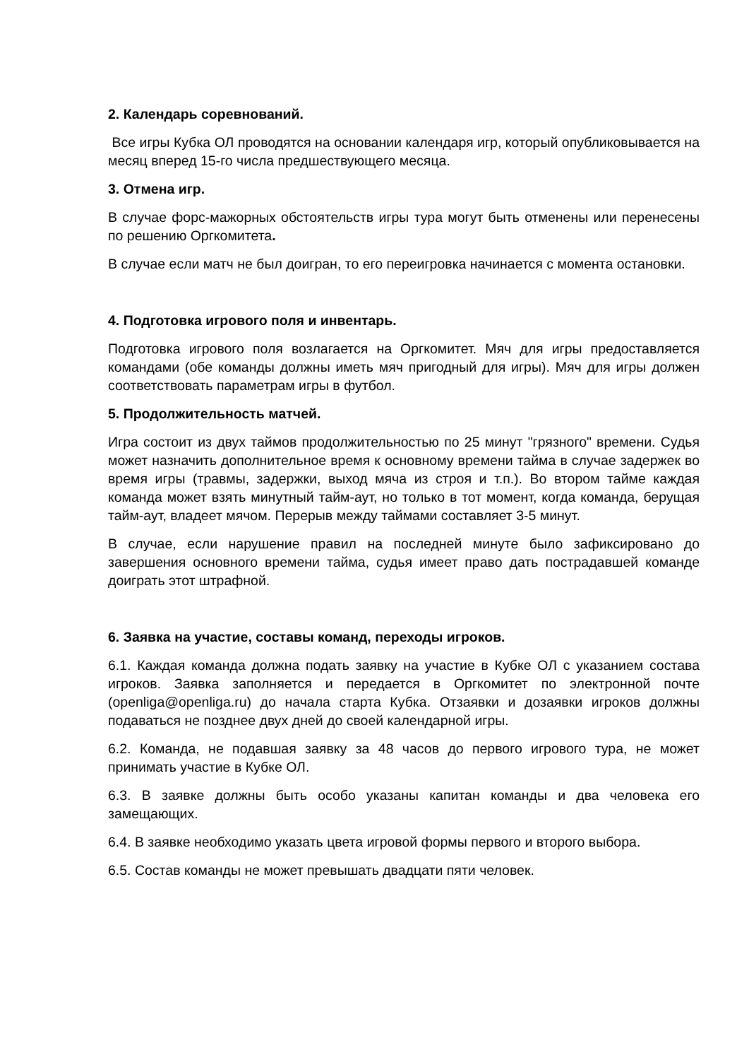2. Календарь соревнований.
Все игры Кубка ОЛ проводятся на основании календаря игр, который опубликовывается на месяц вперед 15-го числа предшествующего месяца.
3. Отмена игр.
В случае форс-мажорных обстоятельств игры тура могут быть отменены или перенесены по решению Оргкомитета.
В случае если матч не был доигран, то его переигровка начинается с момента остановки.
4. Подготовка игрового поля и инвентарь.
Подготовка игрового поля возлагается на Оргкомитет. Мяч для игры предоставляется командами (обе команды должны иметь мяч пригодный для игры). Мяч для игры должен соответствовать параметрам игры в футбол.
5. Продолжительность матчей.
Игра состоит из двух таймов продолжительностью по 25 минут "грязного" времени. Судья может назначить дополнительное время к основному времени тайма в случае задержек во время игры (травмы, задержки, выход мяча из строя и т.п.). Во втором тайме каждая команда может взять минутный тайм-аут, но только в тот момент, когда команда, берущая тайм-аут, владеет мячом. Перерыв между таймами составляет 3-5 минут.
В случае, если нарушение правил на последней минуте было зафиксировано до завершения основного времени тайма, судья имеет право дать пострадавшей команде доиграть этот штрафной.
6. Заявка на участие, составы команд, переходы игроков.
6.1. Каждая команда должна подать заявку на участие в Кубке ОЛ с указанием состава игроков. Заявка заполняется и передается в Оргкомитет по электронной почте (openliga@openliga.ru) до начала старта Кубка. Отзаявки и дозаявки игроков должны подаваться не позднее двух дней до своей календарной игры.
6.2. Команда, не подавшая заявку за 48 часов до первого игрового тура, не может принимать участие в Кубке ОЛ.
6.3. В заявке должны быть особо указаны капитан команды и два человека его замещающих.
6.4. В заявке необходимо указать цвета игровой формы первого и второго выбора.
6.5. Состав команды не может превышать двадцати пяти человек.